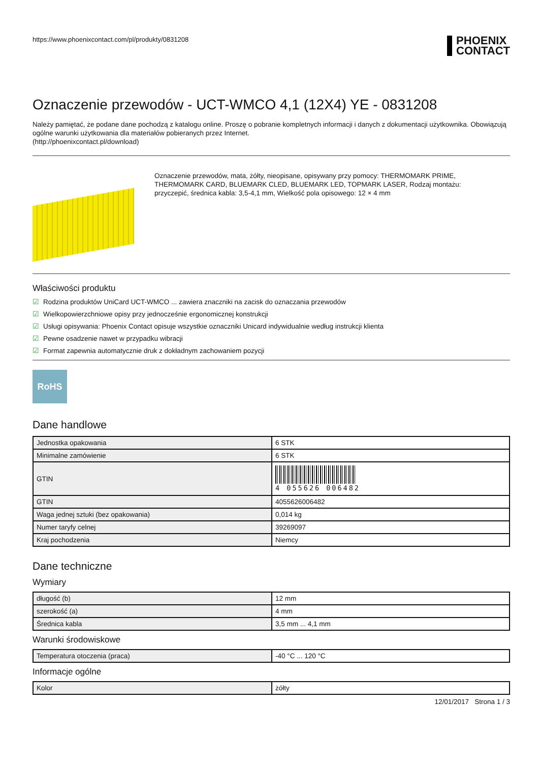https://www.phoenixcontact.com/pl/produkty/0831208 PHOENIX
CONTACT
Oznaczenie przewodów - UCT-WMCO 4,1 (12X4) YE - 0831208
Należy pamiętać, że podane dane pochodzą z katalogu online. Proszę o pobranie kompletnych informacji i danych z dokumentacji użytkownika. Obowiązują ogólne warunki użytkowania dla materiałów pobieranych przez Internet.
(http://phoenixcontact.pl/download)
Oznaczenie przewodów, mata, żółty, nieopisane, opisywany przy pomocy: THERMOMARK PRIME, THERMOMARK CARD, BLUEMARK CLED, BLUEMARK LED, TOPMARK LASER, Rodzaj montażu: przyczepić, średnica kabla: 3,5-4,1 mm, Wielkość pola opisowego: 12 × 4 mm
Właściwości produktu
☑ Rodzina produktów UniCard UCT-WMCO ... zawiera znaczniki na zacisk do oznaczania przewodów
☑ Wielkopowierzchniowe opisy przy jednocześnie ergonomicznej konstrukcji
☑ Usługi opisywania: Phoenix Contact opisuje wszystkie oznaczniki Unicard indywidualnie według instrukcji klienta
☑ Pewne osadzenie nawet w przypadku wibracji
☑ Format zapewnia automatycznie druk z dokładnym zachowaniem pozycji
RoHS
Dane handlowe
| Jednostka opakowania | 6 STK |
| Minimalne zamówienie | 6 STK |
| GTIN | 4 055626 006482 |
| GTIN | 4055626006482 |
| Waga jednej sztuki (bez opakowania) | 0,014 kg |
| Numer taryfy celnej | 39269097 |
| Kraj pochodzenia | Niemcy |
Dane techniczne
Wymiary
| długość (b) | 12 mm |
| szerokość (a) | 4 mm |
| Średnica kabla | 3,5 mm ... 4,1 mm |
Warunki środowiskowe
| Temperatura otoczenia (praca) | -40 °C ... 120 °C |
Informacje ogólne
| Kolor | żółty |
12/01/2017 Strona 1 / 3